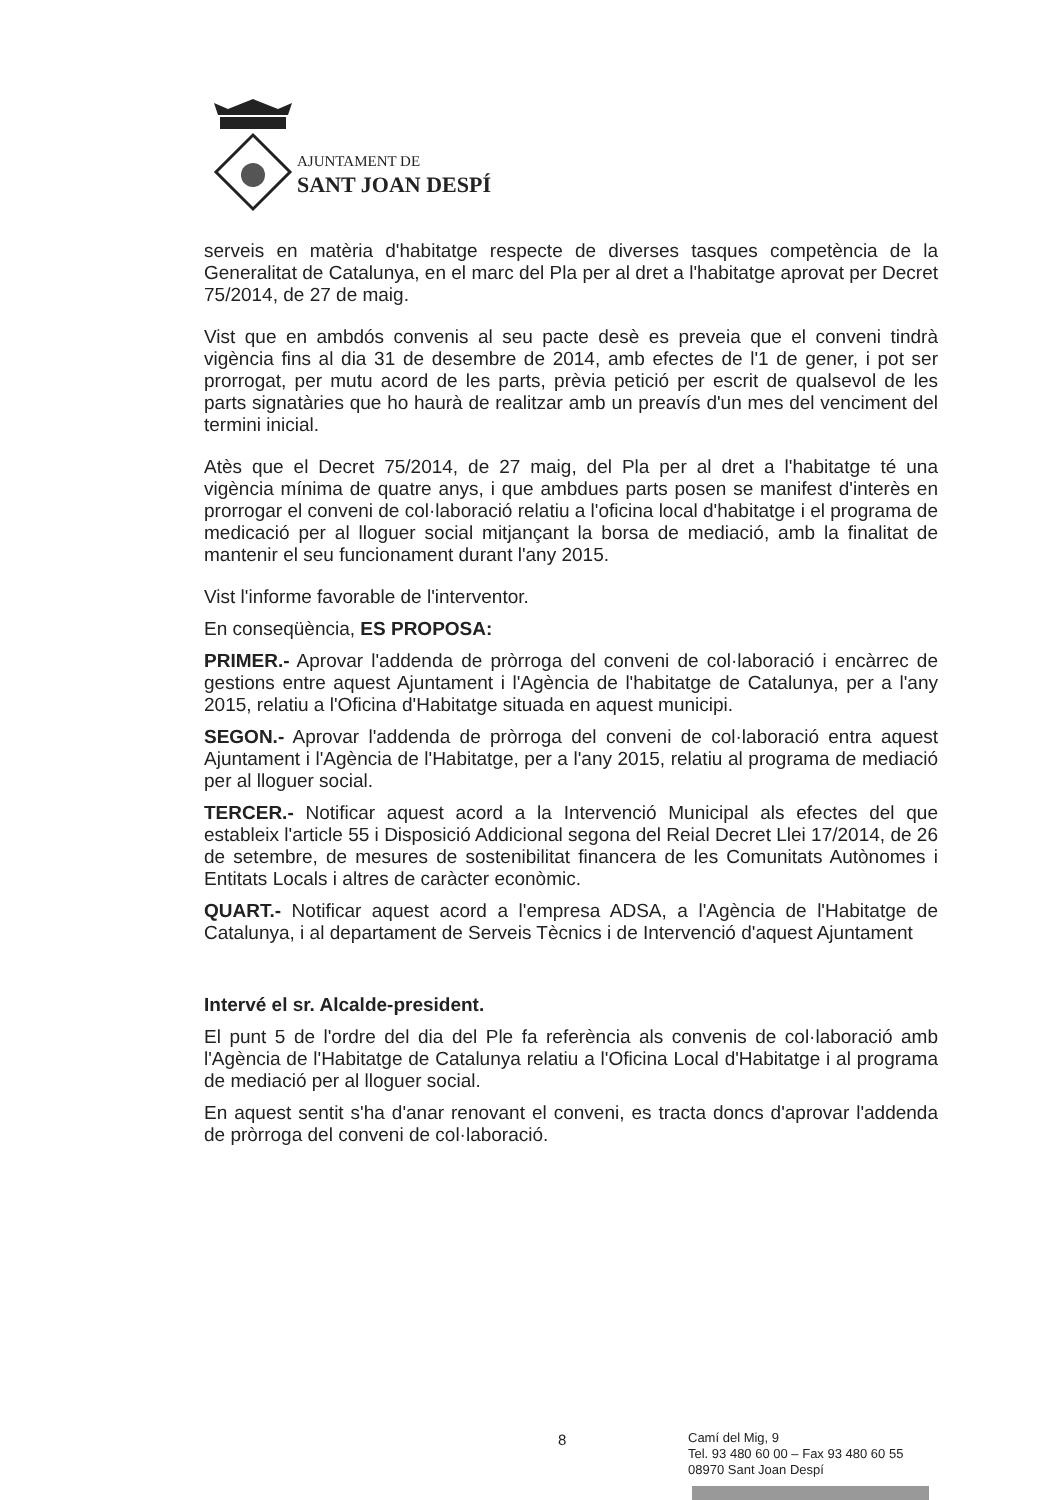AJUNTAMENT DE
SANT JOAN DESPÍ
serveis en matèria d'habitatge respecte de diverses tasques competència de la Generalitat de Catalunya, en el marc del Pla per al dret a l'habitatge aprovat per Decret 75/2014, de 27 de maig.
Vist que en ambdós convenis al seu pacte desè es preveia que el conveni tindrà vigència fins al dia 31 de desembre de 2014, amb efectes de l'1 de gener, i pot ser prorrogat, per mutu acord de les parts, prèvia petició per escrit de qualsevol de les parts signatàries que ho haurà de realitzar amb un preavís d'un mes del venciment del termini inicial.
Atès que el Decret 75/2014, de 27 maig, del Pla per al dret a l'habitatge té una vigència mínima de quatre anys, i que ambdues parts posen se manifest d'interès en prorrogar el conveni de col·laboració relatiu a l'oficina local d'habitatge i el programa de medicació per al lloguer social mitjançant la borsa de mediació, amb la finalitat de mantenir el seu funcionament durant l'any 2015.
Vist l'informe favorable de l'interventor.
En conseqüència, ES PROPOSA:
PRIMER.- Aprovar l'addenda de pròrroga del conveni de col·laboració i encàrrec de gestions entre aquest Ajuntament i l'Agència de l'habitatge de Catalunya, per a l'any 2015, relatiu a l'Oficina d'Habitatge situada en aquest municipi.
SEGON.- Aprovar l'addenda de pròrroga del conveni de col·laboració entra aquest Ajuntament i l'Agència de l'Habitatge, per a l'any 2015, relatiu al programa de mediació per al lloguer social.
TERCER.- Notificar aquest acord a la Intervenció Municipal als efectes del que estableix l'article 55 i Disposició Addicional segona del Reial Decret Llei 17/2014, de 26 de setembre, de mesures de sostenibilitat financera de les Comunitats Autònomes i Entitats Locals i altres de caràcter econòmic.
QUART.- Notificar aquest acord a l'empresa ADSA, a l'Agència de l'Habitatge de Catalunya, i al departament de Serveis Tècnics i de Intervenció d'aquest Ajuntament
Intervé el sr. Alcalde-president.
El punt 5 de l'ordre del dia del Ple fa referència als convenis de col·laboració amb l'Agència de l'Habitatge de Catalunya relatiu a l'Oficina Local d'Habitatge i al programa de mediació per al lloguer social.
En aquest sentit s'ha d'anar renovant el conveni, es tracta doncs d'aprovar l'addenda de pròrroga del conveni de col·laboració.
8
Camí del Mig, 9
Tel. 93 480 60 00 – Fax 93 480 60 55
08970 Sant Joan Despí